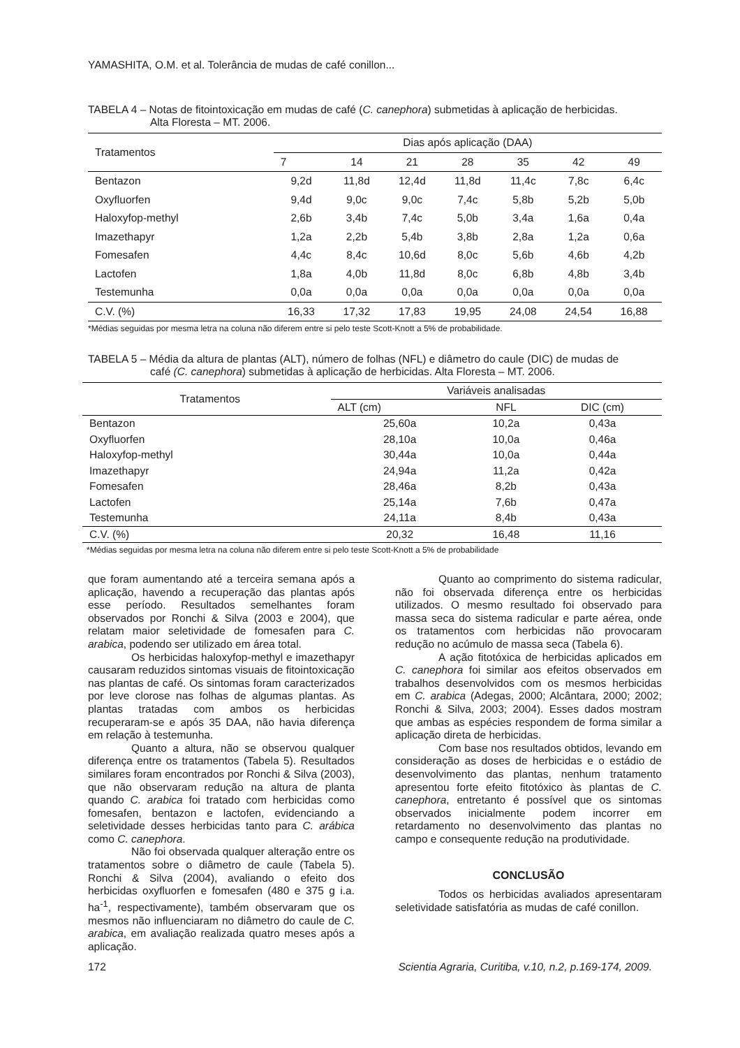YAMASHITA, O.M. et al. Tolerância de mudas de café conillon...
TABELA 4 – Notas de fitointoxicação em mudas de café (C. canephora) submetidas à aplicação de herbicidas.
Alta Floresta – MT. 2006.
| Tratamentos | Dias após aplicação (DAA) | | | | | | |
| | 7 | 14 | 21 | 28 | 35 | 42 | 49 |
| Bentazon | 9,2d | 11,8d | 12,4d | 11,8d | 11,4c | 7,8c | 6,4c |
| Oxyfluorfen | 9,4d | 9,0c | 9,0c | 7,4c | 5,8b | 5,2b | 5,0b |
| Haloxyfop-methyl | 2,6b | 3,4b | 7,4c | 5,0b | 3,4a | 1,6a | 0,4a |
| Imazethapyr | 1,2a | 2,2b | 5,4b | 3,8b | 2,8a | 1,2a | 0,6a |
| Fomesafen | 4,4c | 8,4c | 10,6d | 8,0c | 5,6b | 4,6b | 4,2b |
| Lactofen | 1,8a | 4,0b | 11,8d | 8,0c | 6,8b | 4,8b | 3,4b |
| Testemunha | 0,0a | 0,0a | 0,0a | 0,0a | 0,0a | 0,0a | 0,0a |
| C.V. (%) | 16,33 | 17,32 | 17,83 | 19,95 | 24,08 | 24,54 | 16,88 |
*Médias seguidas por mesma letra na coluna não diferem entre si pelo teste Scott-Knott a 5% de probabilidade.
TABELA 5 – Média da altura de plantas (ALT), número de folhas (NFL) e diâmetro do caule (DIC) de mudas de
café (C. canephora) submetidas à aplicação de herbicidas. Alta Floresta – MT. 2006.
| Tratamentos | Variáveis analisadas | | |
| | ALT (cm) | NFL | DIC (cm) |
| Bentazon | 25,60a | 10,2a | 0,43a |
| Oxyfluorfen | 28,10a | 10,0a | 0,46a |
| Haloxyfop-methyl | 30,44a | 10,0a | 0,44a |
| Imazethapyr | 24,94a | 11,2a | 0,42a |
| Fomesafen | 28,46a | 8,2b | 0,43a |
| Lactofen | 25,14a | 7,6b | 0,47a |
| Testemunha | 24,11a | 8,4b | 0,43a |
| C.V. (%) | 20,32 | 16,48 | 11,16 |
*Médias seguidas por mesma letra na coluna não diferem entre si pelo teste Scott-Knott a 5% de probabilidade
que foram aumentando até a terceira semana após a aplicação, havendo a recuperação das plantas após esse período. Resultados semelhantes foram observados por Ronchi & Silva (2003 e 2004), que relatam maior seletividade de fomesafen para C. arabica, podendo ser utilizado em área total.
Os herbicidas haloxyfop-methyl e imazethapyr causaram reduzidos sintomas visuais de fitointoxicação nas plantas de café. Os sintomas foram caracterizados por leve clorose nas folhas de algumas plantas. As plantas tratadas com ambos os herbicidas recuperaram-se e após 35 DAA, não havia diferença em relação à testemunha.
Quanto a altura, não se observou qualquer diferença entre os tratamentos (Tabela 5). Resultados similares foram encontrados por Ronchi & Silva (2003), que não observaram redução na altura de planta quando C. arabica foi tratado com herbicidas como fomesafen, bentazon e lactofen, evidenciando a seletividade desses herbicidas tanto para C. arábica como C. canephora.
Não foi observada qualquer alteração entre os tratamentos sobre o diâmetro de caule (Tabela 5). Ronchi & Silva (2004), avaliando o efeito dos herbicidas oxyfluorfen e fomesafen (480 e 375 g i.a. ha<sup>-1</sup>, respectivamente), também observaram que os mesmos não influenciaram no diâmetro do caule de C. arabica, em avaliação realizada quatro meses após a aplicação.
Quanto ao comprimento do sistema radicular, não foi observada diferença entre os herbicidas utilizados. O mesmo resultado foi observado para massa seca do sistema radicular e parte aérea, onde os tratamentos com herbicidas não provocaram redução no acúmulo de massa seca (Tabela 6).
A ação fitotóxica de herbicidas aplicados em C. canephora foi similar aos efeitos observados em trabalhos desenvolvidos com os mesmos herbicidas em C. arabica (Adegas, 2000; Alcântara, 2000; 2002; Ronchi & Silva, 2003; 2004). Esses dados mostram que ambas as espécies respondem de forma similar a aplicação direta de herbicidas.
Com base nos resultados obtidos, levando em consideração as doses de herbicidas e o estádio de desenvolvimento das plantas, nenhum tratamento apresentou forte efeito fitotóxico às plantas de C. canephora, entretanto é possível que os sintomas observados inicialmente podem incorrer em retardamento no desenvolvimento das plantas no campo e consequente redução na produtividade.
CONCLUSÃO
Todos os herbicidas avaliados apresentaram seletividade satisfatória as mudas de café conillon.
172 Scientia Agraria, Curitiba, v.10, n.2, p.169-174, 2009.